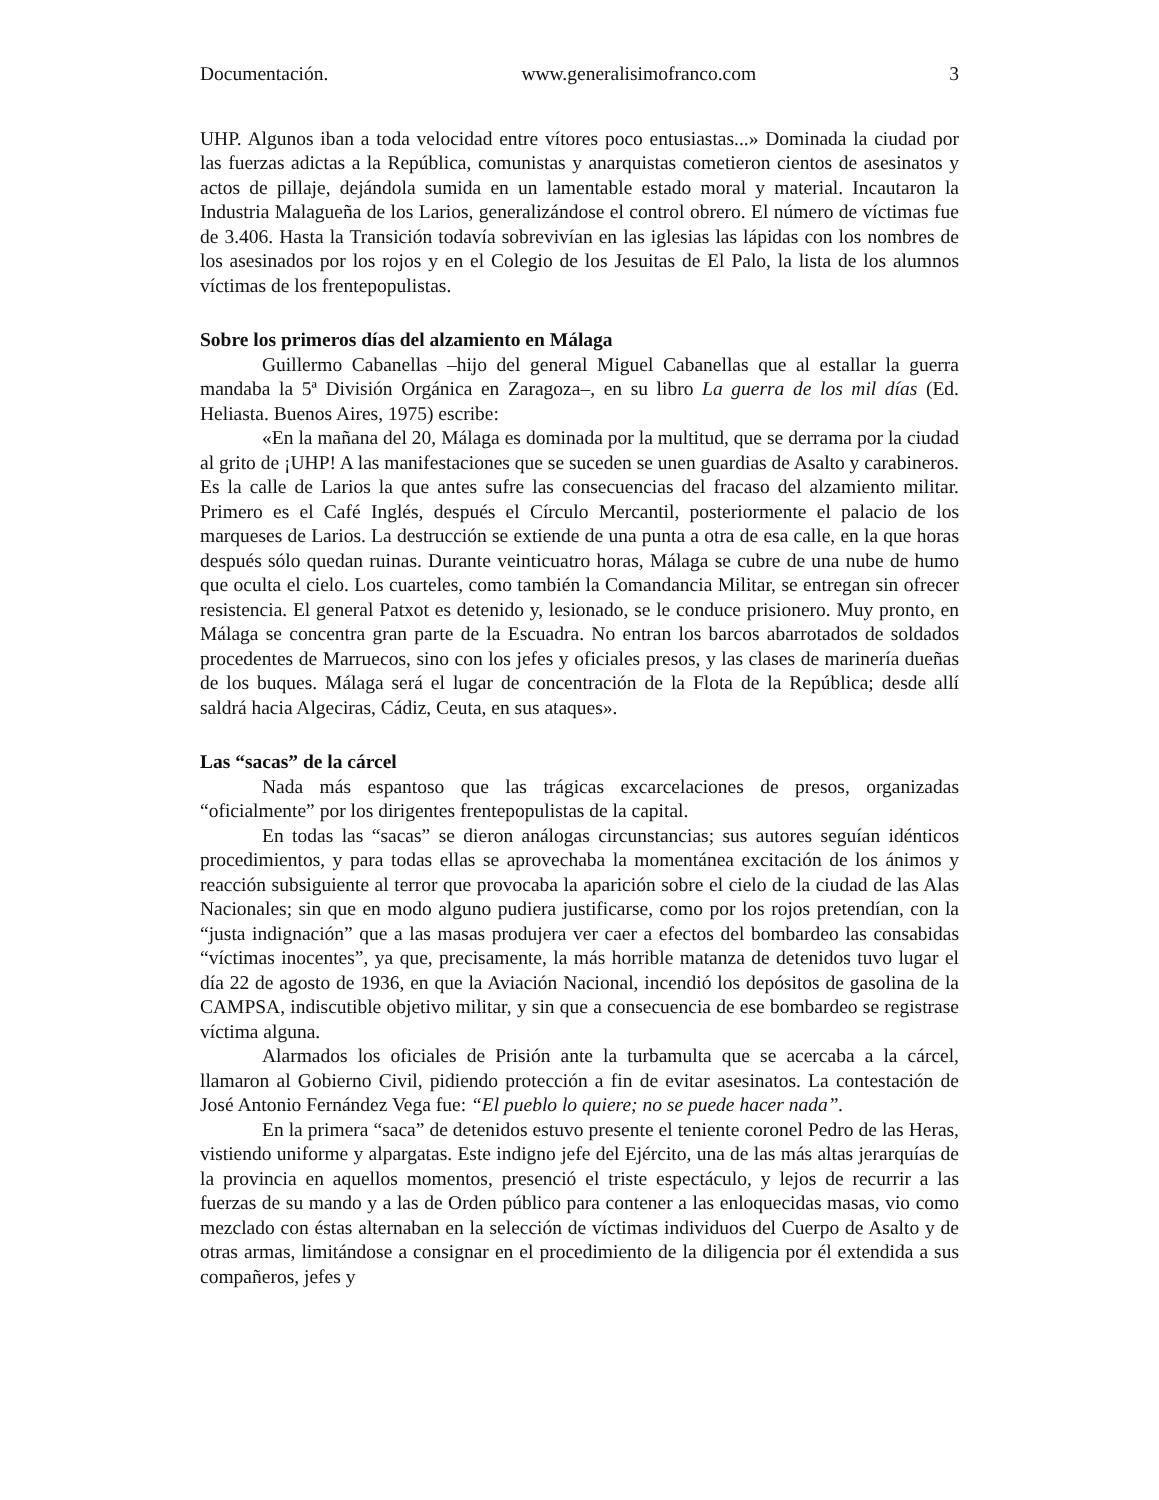Documentación. www.generalisimofranco.com 3
UHP. Algunos iban a toda velocidad entre vítores poco entusiastas...» Dominada la ciudad por las fuerzas adictas a la República, comunistas y anarquistas cometieron cientos de asesinatos y actos de pillaje, dejándola sumida en un lamentable estado moral y material. Incautaron la Industria Malagueña de los Larios, generalizándose el control obrero. El número de víctimas fue de 3.406. Hasta la Transición todavía sobrevivían en las iglesias las lápidas con los nombres de los asesinados por los rojos y en el Colegio de los Jesuitas de El Palo, la lista de los alumnos víctimas de los frentepopulistas.
Sobre los primeros días del alzamiento en Málaga
Guillermo Cabanellas –hijo del general Miguel Cabanellas que al estallar la guerra mandaba la 5ª División Orgánica en Zaragoza–, en su libro La guerra de los mil días (Ed. Heliasta. Buenos Aires, 1975) escribe:
«En la mañana del 20, Málaga es dominada por la multitud, que se derrama por la ciudad al grito de ¡UHP! A las manifestaciones que se suceden se unen guardias de Asalto y carabineros. Es la calle de Larios la que antes sufre las consecuencias del fracaso del alzamiento militar. Primero es el Café Inglés, después el Círculo Mercantil, posteriormente el palacio de los marqueses de Larios. La destrucción se extiende de una punta a otra de esa calle, en la que horas después sólo quedan ruinas. Durante veinticuatro horas, Málaga se cubre de una nube de humo que oculta el cielo. Los cuarteles, como también la Comandancia Militar, se entregan sin ofrecer resistencia. El general Patxot es detenido y, lesionado, se le conduce prisionero. Muy pronto, en Málaga se concentra gran parte de la Escuadra. No entran los barcos abarrotados de soldados procedentes de Marruecos, sino con los jefes y oficiales presos, y las clases de marinería dueñas de los buques. Málaga será el lugar de concentración de la Flota de la República; desde allí saldrá hacia Algeciras, Cádiz, Ceuta, en sus ataques».
Las “sacas” de la cárcel
Nada más espantoso que las trágicas excarcelaciones de presos, organizadas “oficialmente” por los dirigentes frentepopulistas de la capital.
En todas las “sacas” se dieron análogas circunstancias; sus autores seguían idénticos procedimientos, y para todas ellas se aprovechaba la momentánea excitación de los ánimos y reacción subsiguiente al terror que provocaba la aparición sobre el cielo de la ciudad de las Alas Nacionales; sin que en modo alguno pudiera justificarse, como por los rojos pretendían, con la “justa indignación” que a las masas produjera ver caer a efectos del bombardeo las consabidas “víctimas inocentes”, ya que, precisamente, la más horrible matanza de detenidos tuvo lugar el día 22 de agosto de 1936, en que la Aviación Nacional, incendió los depósitos de gasolina de la CAMPSA, indiscutible objetivo militar, y sin que a consecuencia de ese bombardeo se registrase víctima alguna.
Alarmados los oficiales de Prisión ante la turbamulta que se acercaba a la cárcel, llamaron al Gobierno Civil, pidiendo protección a fin de evitar asesinatos. La contestación de José Antonio Fernández Vega fue: “El pueblo lo quiere; no se puede hacer nada”.
En la primera “saca” de detenidos estuvo presente el teniente coronel Pedro de las Heras, vistiendo uniforme y alpargatas. Este indigno jefe del Ejército, una de las más altas jerarquías de la provincia en aquellos momentos, presenció el triste espectáculo, y lejos de recurrir a las fuerzas de su mando y a las de Orden público para contener a las enloquecidas masas, vio como mezclado con éstas alternaban en la selección de víctimas individuos del Cuerpo de Asalto y de otras armas, limitándose a consignar en el procedimiento de la diligencia por él extendida a sus compañeros, jefes y